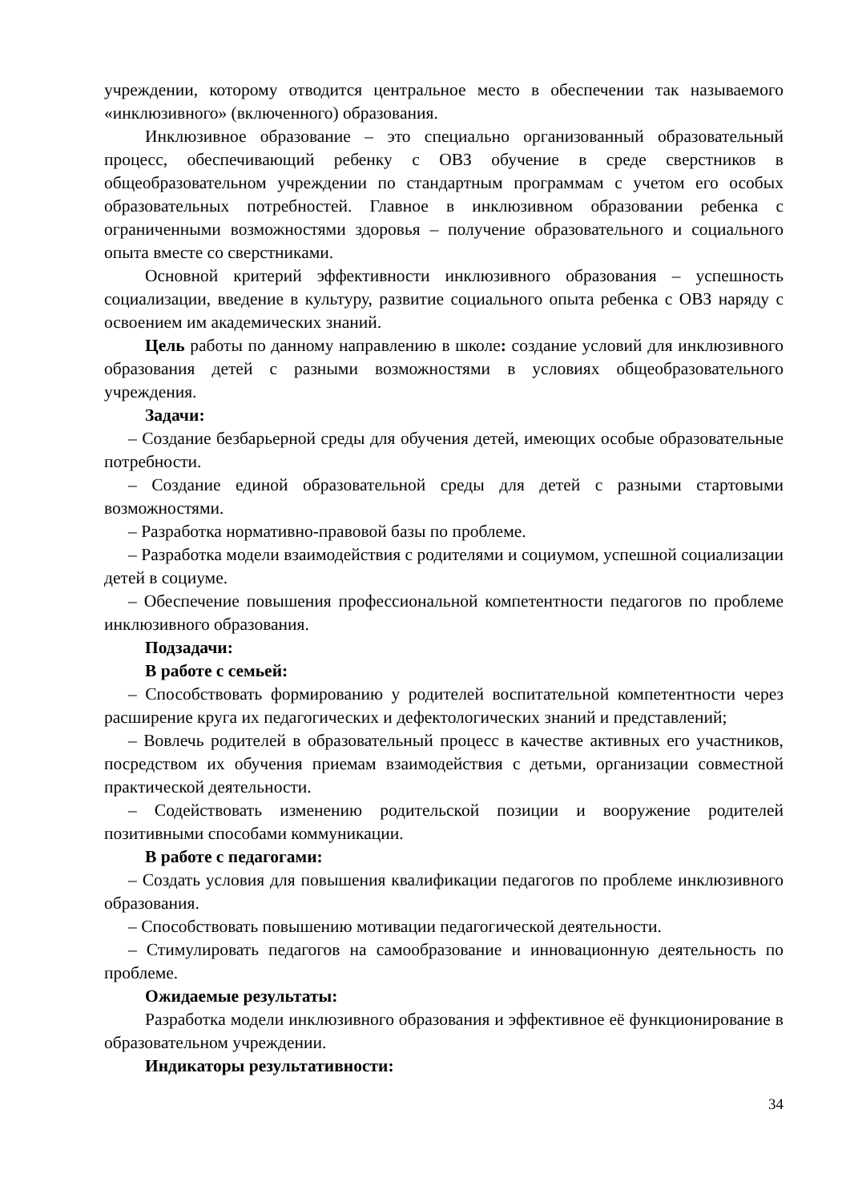учреждении, которому отводится центральное место в обеспечении так называемого «инклюзивного» (включенного) образования.
Инклюзивное образование – это специально организованный образовательный процесс, обеспечивающий ребенку с ОВЗ обучение в среде сверстников в общеобразовательном учреждении по стандартным программам с учетом его особых образовательных потребностей. Главное в инклюзивном образовании ребенка с ограниченными возможностями здоровья – получение образовательного и социального опыта вместе со сверстниками.
Основной критерий эффективности инклюзивного образования – успешность социализации, введение в культуру, развитие социального опыта ребенка с ОВЗ наряду с освоением им академических знаний.
Цель работы по данному направлению в школе: создание условий для инклюзивного образования детей с разными возможностями в условиях общеобразовательного учреждения.
Задачи:
– Создание безбарьерной среды для обучения детей, имеющих особые образовательные потребности.
– Создание единой образовательной среды для детей с разными стартовыми возможностями.
– Разработка нормативно-правовой базы по проблеме.
– Разработка модели взаимодействия с родителями и социумом, успешной социализации детей в социуме.
– Обеспечение повышения профессиональной компетентности педагогов по проблеме инклюзивного образования.
Подзадачи:
В работе с семьей:
– Способствовать формированию у родителей воспитательной компетентности через расширение круга их педагогических и дефектологических знаний и представлений;
– Вовлечь родителей в образовательный процесс в качестве активных его участников, посредством их обучения приемам взаимодействия с детьми, организации совместной практической деятельности.
– Содействовать изменению родительской позиции и вооружение родителей позитивными способами коммуникации.
В работе с педагогами:
– Создать условия для повышения квалификации педагогов по проблеме инклюзивного образования.
– Способствовать повышению мотивации педагогической деятельности.
– Стимулировать педагогов на самообразование и инновационную деятельность по проблеме.
Ожидаемые результаты:
Разработка модели инклюзивного образования и эффективное её функционирование в образовательном учреждении.
Индикаторы результативности:
34